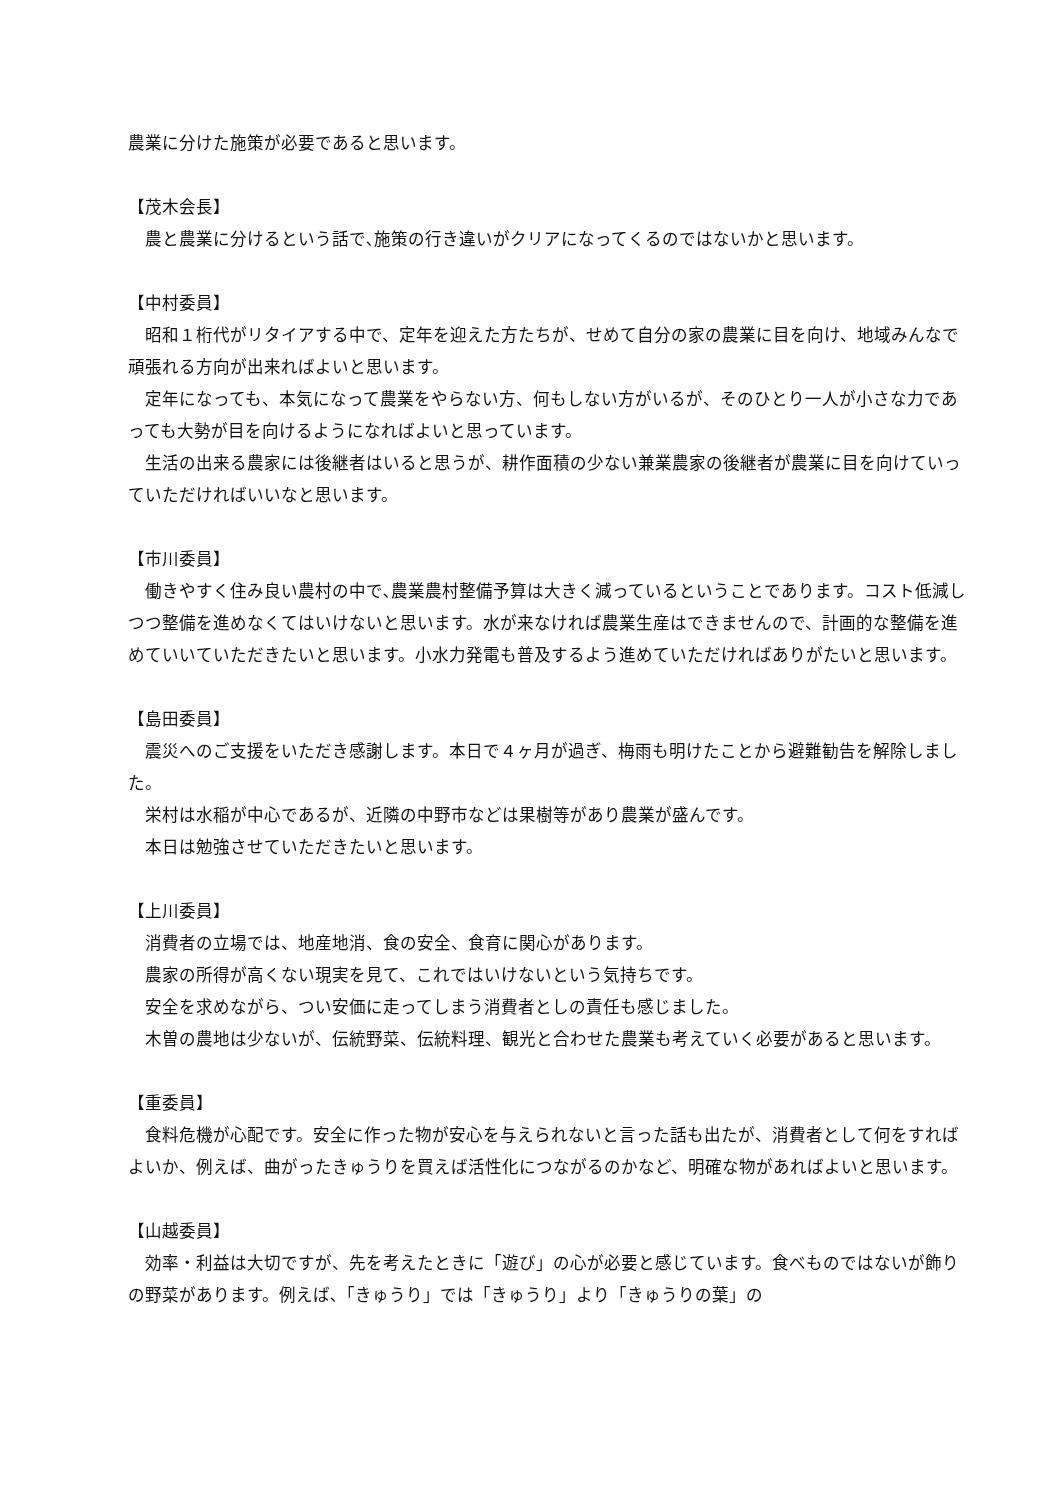農業に分けた施策が必要であると思います。
【茂木会長】
農と農業に分けるという話で､施策の行き違いがクリアになってくるのではないかと思います。
【中村委員】
昭和１桁代がリタイアする中で、定年を迎えた方たちが、せめて自分の家の農業に目を向け、地域みんなで頑張れる方向が出来ればよいと思います。
定年になっても、本気になって農業をやらない方、何もしない方がいるが、そのひとり一人が小さな力であっても大勢が目を向けるようになればよいと思っています。
生活の出来る農家には後継者はいると思うが、耕作面積の少ない兼業農家の後継者が農業に目を向けていっていただければいいなと思います。
【市川委員】
働きやすく住み良い農村の中で､農業農村整備予算は大きく減っているということであります。コスト低減しつつ整備を進めなくてはいけないと思います。水が来なければ農業生産はできませんので、計画的な整備を進めていいていただきたいと思います。小水力発電も普及するよう進めていただければありがたいと思います。
【島田委員】
震災へのご支援をいただき感謝します。本日で４ヶ月が過ぎ、梅雨も明けたことから避難勧告を解除しました。
栄村は水稲が中心であるが、近隣の中野市などは果樹等があり農業が盛んです。
本日は勉強させていただきたいと思います。
【上川委員】
消費者の立場では、地産地消、食の安全、食育に関心があります。
農家の所得が高くない現実を見て、これではいけないという気持ちです。
安全を求めながら、つい安価に走ってしまう消費者としの責任も感じました。
木曽の農地は少ないが、伝統野菜、伝統料理、観光と合わせた農業も考えていく必要があると思います。
【重委員】
食料危機が心配です。安全に作った物が安心を与えられないと言った話も出たが、消費者として何をすればよいか、例えば、曲がったきゅうりを買えば活性化につながるのかなど、明確な物があればよいと思います。
【山越委員】
効率・利益は大切ですが、先を考えたときに「遊び」の心が必要と感じています。食べものではないが飾りの野菜があります。例えば､「きゅうり」では「きゅうり」より「きゅうりの葉」の